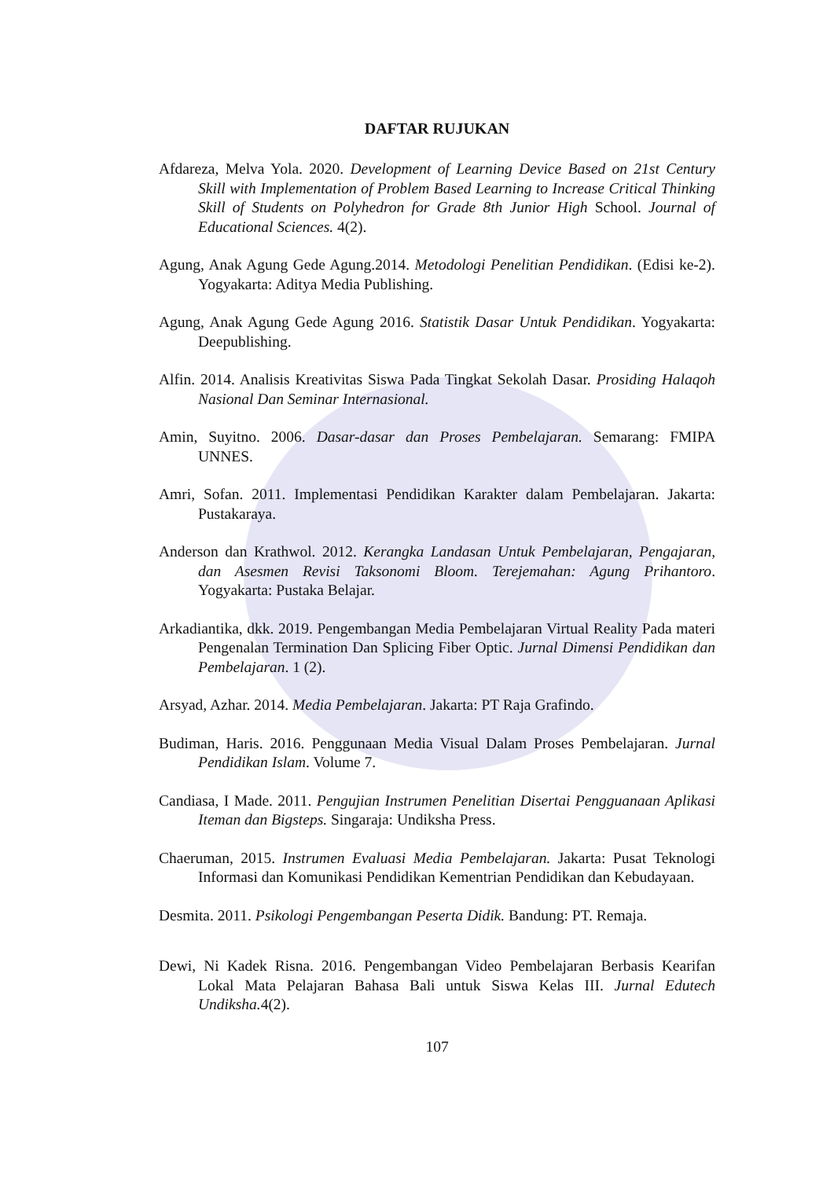DAFTAR RUJUKAN
Afdareza, Melva Yola. 2020. Development of Learning Device Based on 21st Century Skill with Implementation of Problem Based Learning to Increase Critical Thinking Skill of Students on Polyhedron for Grade 8th Junior High School. Journal of Educational Sciences. 4(2).
Agung, Anak Agung Gede Agung.2014. Metodologi Penelitian Pendidikan. (Edisi ke-2). Yogyakarta: Aditya Media Publishing.
Agung, Anak Agung Gede Agung 2016. Statistik Dasar Untuk Pendidikan. Yogyakarta: Deepublishing.
Alfin. 2014. Analisis Kreativitas Siswa Pada Tingkat Sekolah Dasar. Prosiding Halaqoh Nasional Dan Seminar Internasional.
Amin, Suyitno. 2006. Dasar-dasar dan Proses Pembelajaran. Semarang: FMIPA UNNES.
Amri, Sofan. 2011. Implementasi Pendidikan Karakter dalam Pembelajaran. Jakarta: Pustakaraya.
Anderson dan Krathwol. 2012. Kerangka Landasan Untuk Pembelajaran, Pengajaran, dan Asesmen Revisi Taksonomi Bloom. Terejemahan: Agung Prihantoro. Yogyakarta: Pustaka Belajar.
Arkadiantika, dkk. 2019. Pengembangan Media Pembelajaran Virtual Reality Pada materi Pengenalan Termination Dan Splicing Fiber Optic. Jurnal Dimensi Pendidikan dan Pembelajaran. 1 (2).
Arsyad, Azhar. 2014. Media Pembelajaran. Jakarta: PT Raja Grafindo.
Budiman, Haris. 2016. Penggunaan Media Visual Dalam Proses Pembelajaran. Jurnal Pendidikan Islam. Volume 7.
Candiasa, I Made. 2011. Pengujian Instrumen Penelitian Disertai Pengguanaan Aplikasi Iteman dan Bigsteps. Singaraja: Undiksha Press.
Chaeruman, 2015. Instrumen Evaluasi Media Pembelajaran. Jakarta: Pusat Teknologi Informasi dan Komunikasi Pendidikan Kementrian Pendidikan dan Kebudayaan.
Desmita. 2011. Psikologi Pengembangan Peserta Didik. Bandung: PT. Remaja.
Dewi, Ni Kadek Risna. 2016. Pengembangan Video Pembelajaran Berbasis Kearifan Lokal Mata Pelajaran Bahasa Bali untuk Siswa Kelas III. Jurnal Edutech Undiksha. 4(2).
107